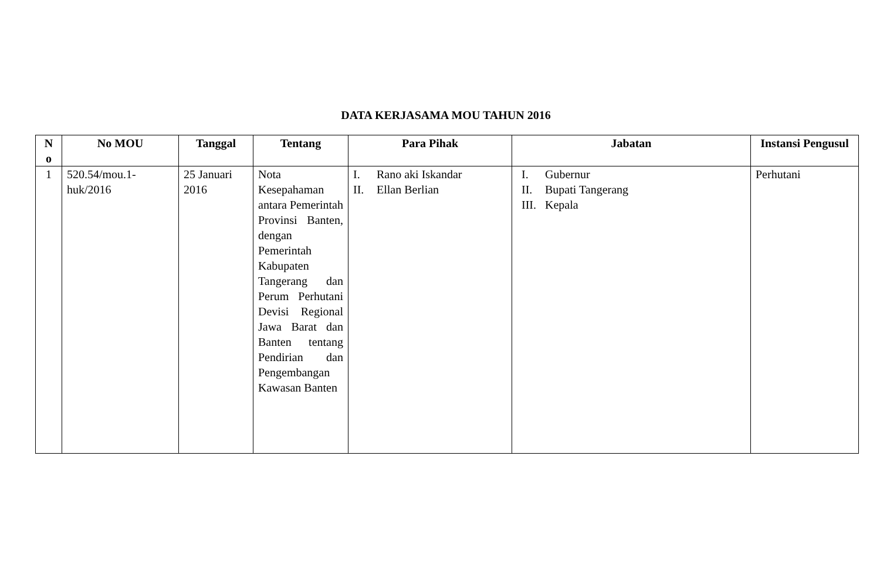DATA KERJASAMA MOU TAHUN 2016
| N o | No MOU | Tanggal | Tentang | Para Pihak | Jabatan | Instansi Pengusul |
| --- | --- | --- | --- | --- | --- | --- |
| 1 | 520.54/mou.1-huk/2016 | 25 Januari 2016 | Nota Kesepahaman antara Pemerintah Provinsi Banten, dengan Pemerintah Kabupaten Tangerang dan Perum Perhutani Devisi Regional Jawa Barat dan Banten tentang Pendirian dan Pengembangan Kawasan Banten | I. Rano aki Iskandar II. Ellan Berlian | I. Gubernur II. Bupati Tangerang III. Kepala | Perhutani |